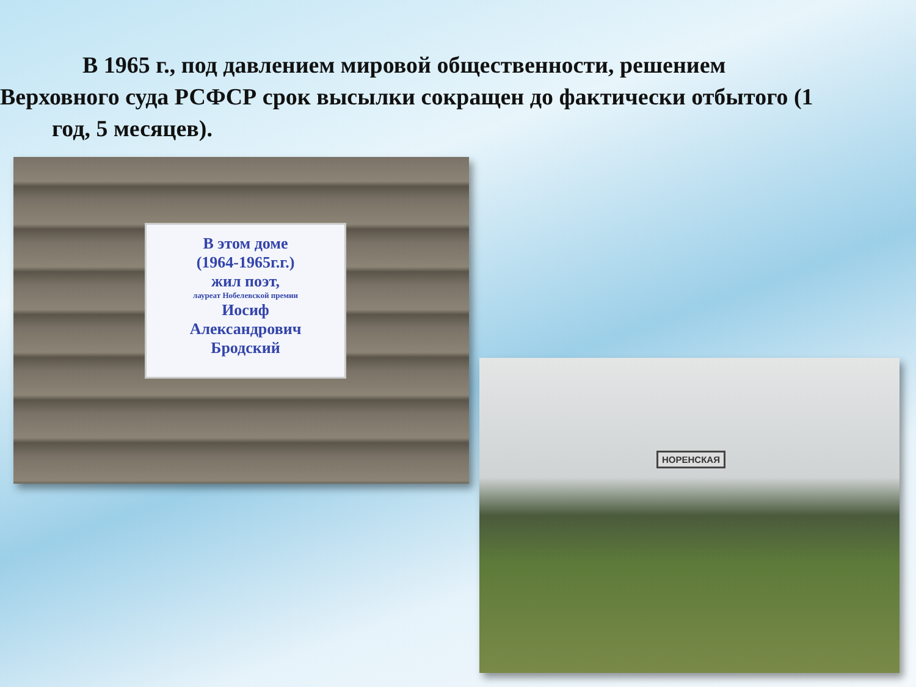В 1965 г., под давлением мировой общественности, решением
Верховного суда РСФСР срок высылки сокращен до фактически отбытого (1
год, 5 месяцев).
В этом доме
(1964-1965г.г.)
жил поэт,
лауреат Нобелевской премии
Иосиф
Александрович
Бродский
НОРЕНСКАЯ